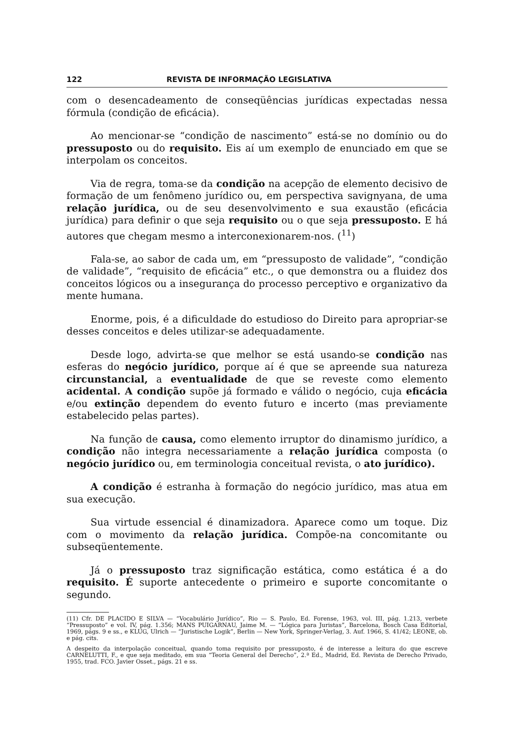122 REVISTA DE INFORMAÇÃO LEGISLATIVA
com o desencadeamento de conseqüências jurídicas expectadas nessa fórmula (condição de eficácia).
Ao mencionar-se “condição de nascimento” está-se no domínio ou do pressuposto ou do requisito. Eis aí um exemplo de enunciado em que se interpolam os conceitos.
Via de regra, toma-se da condição na acepção de elemento decisivo de formação de um fenômeno jurídico ou, em perspectiva savignyana, de uma relação jurídica, ou de seu desenvolvimento e sua exaustão (eficácia jurídica) para definir o que seja requisito ou o que seja pressuposto. E há autores que chegam mesmo a interconexionarem-nos. (<sup>11</sup>)
Fala-se, ao sabor de cada um, em “pressuposto de validade”, “condição de validade”, “requisito de eficácia” etc., o que demonstra ou a fluidez dos conceitos lógicos ou a insegurança do processo perceptivo e organizativo da mente humana.
Enorme, pois, é a dificuldade do estudioso do Direito para apropriar-se desses conceitos e deles utilizar-se adequadamente.
Desde logo, advirta-se que melhor se está usando-se condição nas esferas do negócio jurídico, porque aí é que se apreende sua natureza circunstancial, a eventualidade de que se reveste como elemento acidental. A condição supõe já formado e válido o negócio, cuja eficácia e/ou extinção dependem do evento futuro e incerto (mas previamente estabelecido pelas partes).
Na função de causa, como elemento irruptor do dinamismo jurídico, a condição não integra necessariamente a relação jurídica composta (o negócio jurídico ou, em terminologia conceitual revista, o ato jurídico).
A condição é estranha à formação do negócio jurídico, mas atua em sua execução.
Sua virtude essencial é dinamizadora. Aparece como um toque. Diz com o movimento da relação jurídica. Compõe-na concomitante ou subseqüentemente.
Já o pressuposto traz significação estática, como estática é a do requisito. É suporte antecedente o primeiro e suporte concomitante o segundo.
(11) Cfr. DE PLACIDO E SILVA — “Vocabulário Jurídico”, Rio — S. Paulo, Ed. Forense, 1963, vol. III, pág. 1.213, verbete “Pressuposto” e vol. IV, pág. 1.356; MANS PUIGARNAU, Jaime M. — “Lógica para Juristas”, Barcelona, Bosch Casa Editorial, 1969, págs. 9 e ss., e KLUG, Ulrich — “Juristische Logik”, Berlin — New York, Springer-Verlag, 3. Auf. 1966, S. 41/42; LEONE, ob. e pág. cits.
A despeito da interpolação conceitual, quando toma requisito por pressuposto, é de interesse a leitura do que escreve CARNELUTTI, F., e que seja meditado, em sua “Teoria General del Derecho”, 2.ª Ed., Madrid, Ed. Revista de Derecho Privado, 1955, trad. FCO. Javier Osset., págs. 21 e ss.